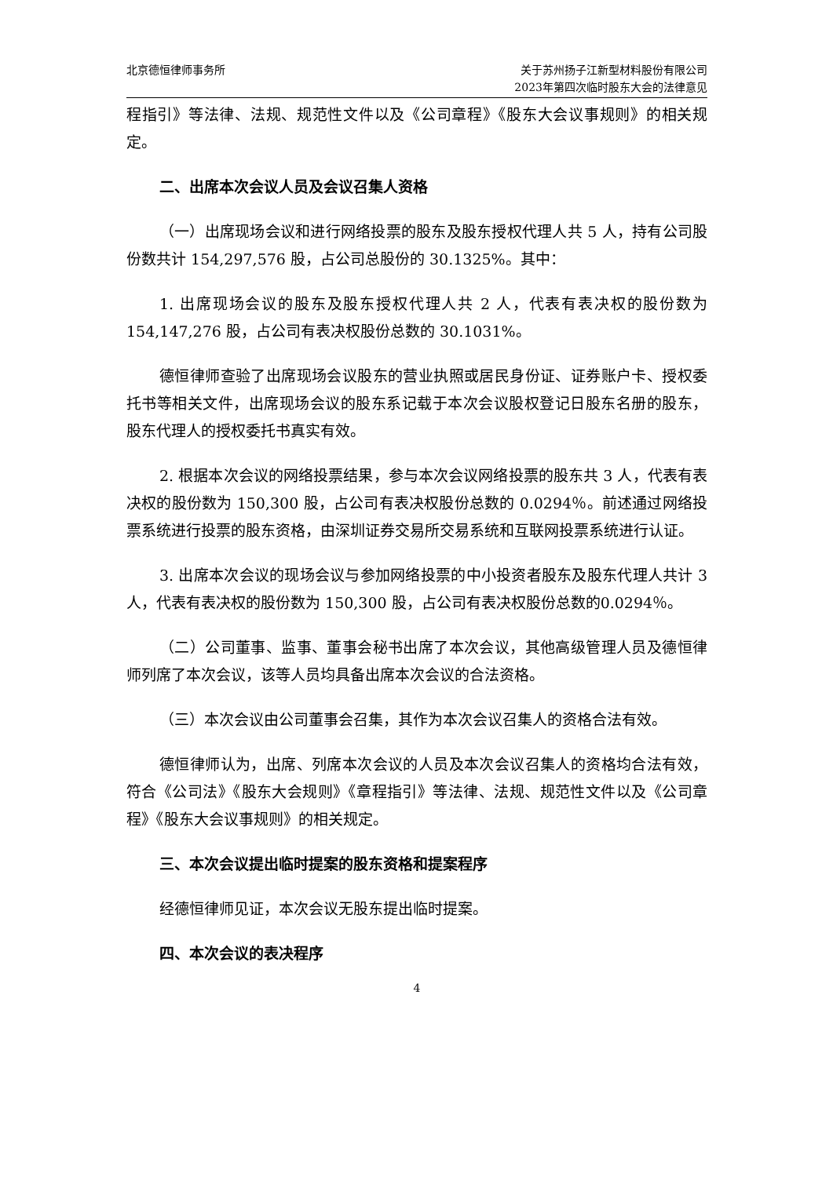北京德恒律师事务所 关于苏州扬子江新型材料股份有限公司
2023年第四次临时股东大会的法律意见
程指引》等法律、法规、规范性文件以及《公司章程》《股东大会议事规则》的相关规定。
二、出席本次会议人员及会议召集人资格
（一）出席现场会议和进行网络投票的股东及股东授权代理人共 5 人，持有公司股份数共计 154,297,576 股，占公司总股份的 30.1325%。其中：
1. 出席现场会议的股东及股东授权代理人共 2 人，代表有表决权的股份数为154,147,276 股，占公司有表决权股份总数的 30.1031%。
德恒律师查验了出席现场会议股东的营业执照或居民身份证、证券账户卡、授权委托书等相关文件，出席现场会议的股东系记载于本次会议股权登记日股东名册的股东，股东代理人的授权委托书真实有效。
2. 根据本次会议的网络投票结果，参与本次会议网络投票的股东共 3 人，代表有表决权的股份数为 150,300 股，占公司有表决权股份总数的 0.0294％。前述通过网络投票系统进行投票的股东资格，由深圳证券交易所交易系统和互联网投票系统进行认证。
3. 出席本次会议的现场会议与参加网络投票的中小投资者股东及股东代理人共计 3 人，代表有表决权的股份数为 150,300 股，占公司有表决权股份总数的0.0294％。
（二）公司董事、监事、董事会秘书出席了本次会议，其他高级管理人员及德恒律师列席了本次会议，该等人员均具备出席本次会议的合法资格。
（三）本次会议由公司董事会召集，其作为本次会议召集人的资格合法有效。
德恒律师认为，出席、列席本次会议的人员及本次会议召集人的资格均合法有效，符合《公司法》《股东大会规则》《章程指引》等法律、法规、规范性文件以及《公司章程》《股东大会议事规则》的相关规定。
三、本次会议提出临时提案的股东资格和提案程序
经德恒律师见证，本次会议无股东提出临时提案。
四、本次会议的表决程序
4